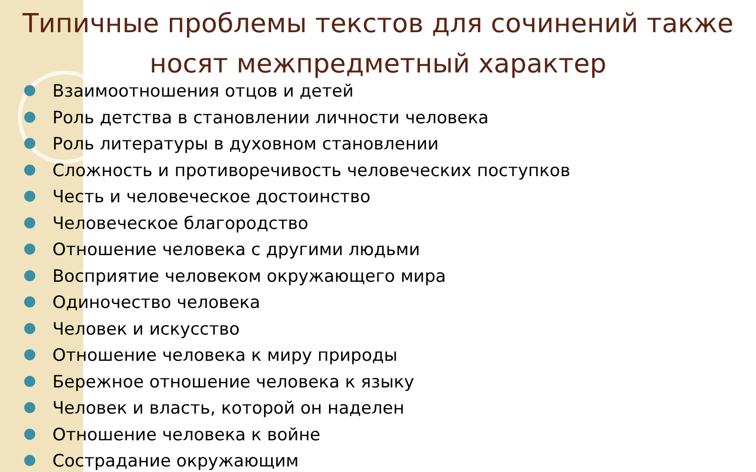Типичные проблемы текстов для сочинений также носят межпредметный характер
Взаимоотношения отцов и детей
Роль детства в становлении личности человека
Роль литературы в духовном становлении
Сложность и противоречивость человеческих поступков
Честь и человеческое достоинство
Человеческое благородство
Отношение человека с другими людьми
Восприятие человеком окружающего мира
Одиночество человека
Человек и искусство
Отношение человека к миру природы
Бережное отношение человека к языку
Человек и власть, которой он наделен
Отношение человека к войне
Сострадание окружающим